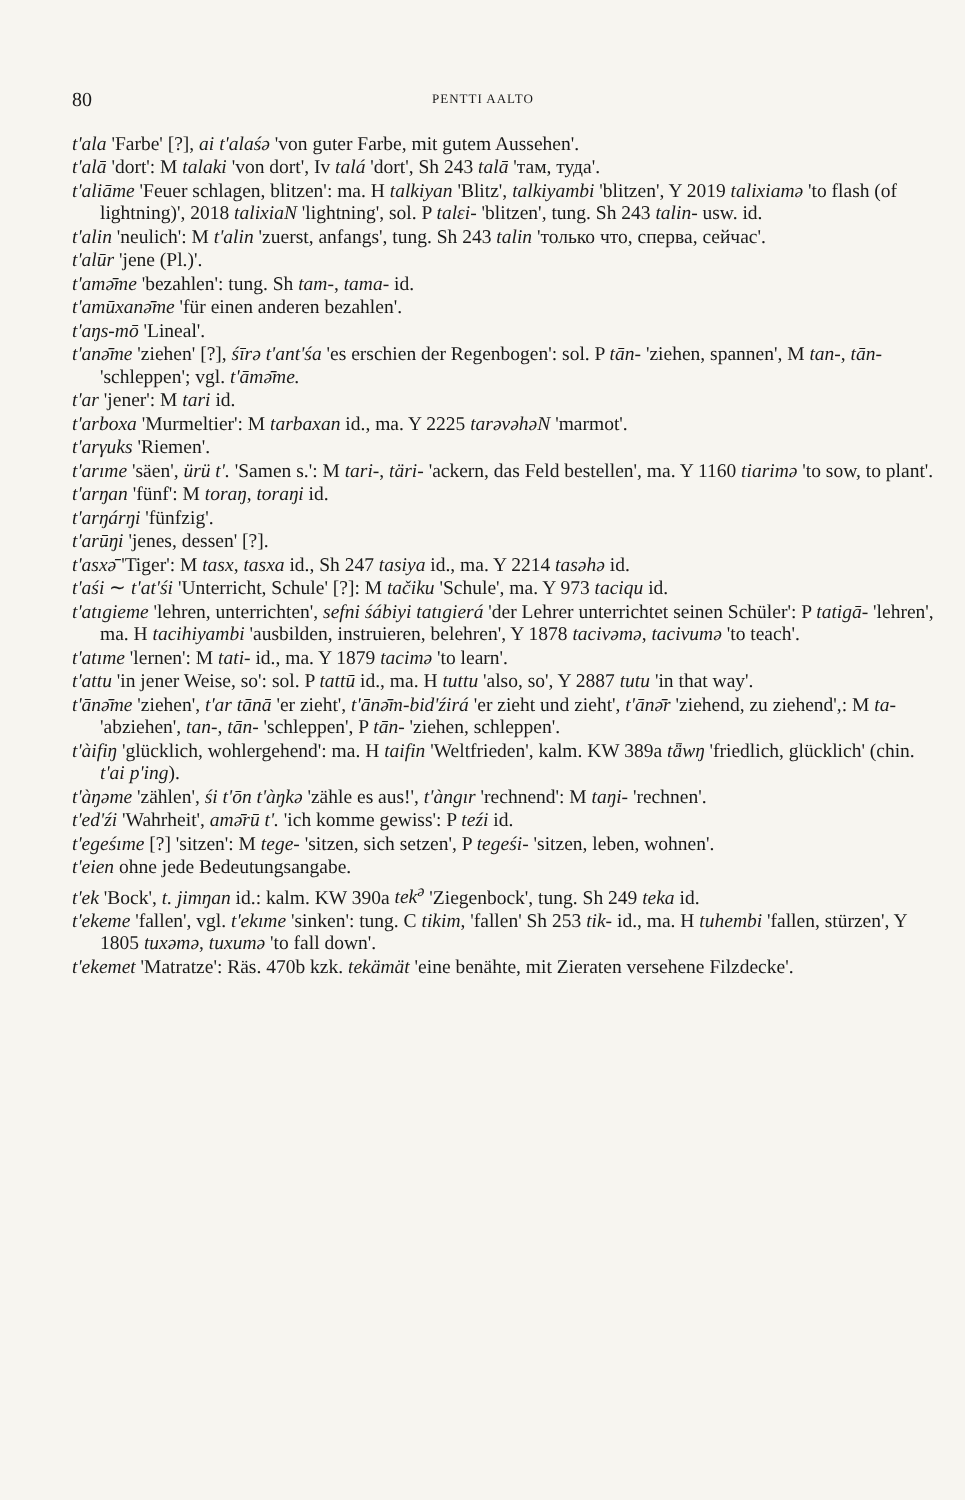80 PENTTI AALTO
t'ala 'Farbe' [?], ai t'alaśə 'von guter Farbe, mit gutem Aussehen'.
t'alā 'dort': M talaki 'von dort', Iv talá 'dort', Sh 243 talā 'там, туда'.
t'aliāme 'Feuer schlagen, blitzen': ma. H talkiyan 'Blitz', talkiyambi 'blitzen', Y 2019 talixiamə 'to flash (of lightning)', 2018 talixiaN 'lightning', sol. P talεi- 'blitzen', tung. Sh 243 talin- usw. id.
t'alin 'neulich': M t'alin 'zuerst, anfangs', tung. Sh 243 talin 'только что, сперва, сейчас'.
t'alūr 'jene (Pl.)'.
t'amə̄me 'bezahlen': tung. Sh tam-, tama- id.
t'amūxanə̄me 'für einen anderen bezahlen'.
t'aŋs-mō 'Lineal'.
t'anə̄me 'ziehen' [?], śīrə t'ant'śa 'es erschien der Regenbogen': sol. P tān- 'ziehen, spannen', M tan-, tān- 'schleppen'; vgl. t'āmə̄me.
t'ar 'jener': M tari id.
t'arboxa 'Murmeltier': M tarbaxan id., ma. Y 2225 tarəvəhəN 'marmot'.
t'arγuks 'Riemen'.
t'arıme 'säen', ürü t'. 'Samen s.': M tari-, täri- 'ackern, das Feld bestellen', ma. Y 1160 tiarimə 'to sow, to plant'.
t'arŋan 'fünf': M toraŋ, toraŋi id.
t'arŋárŋi 'fünfzig'.
t'arūŋi 'jenes, dessen' [?].
t'asxə̄ 'Tiger': M tasx, tasxa id., Sh 247 tasiya id., ma. Y 2214 tasəhə id.
t'aśi ∼ t'at'śi 'Unterricht, Schule' [?]: M tačiku 'Schule', ma. Y 973 taciqu id.
t'atıgieme 'lehren, unterrichten', sefni śábiyi tatıgierá 'der Lehrer unterrichtet seinen Schüler': P tatigā- 'lehren', ma. H tacihiyambi 'ausbilden, instruieren, belehren', Y 1878 tacivəmə, tacivumə 'to teach'.
t'atıme 'lernen': M tati- id., ma. Y 1879 tacimə 'to learn'.
t'attu 'in jener Weise, so': sol. P tattū id., ma. H tuttu 'also, so', Y 2887 tutu 'in that way'.
t'ānə̄me 'ziehen', t'ar tānā 'er zieht', t'ānə̄m-bid'źirá 'er zieht und zieht', t'ānə̄r 'ziehend, zu ziehend',: M ta- 'abziehen', tan-, tān- 'schleppen', P tān- 'ziehen, schleppen'.
t'àifiŋ 'glücklich, wohlergehend': ma. H taifin 'Weltfrieden', kalm. KW 389a tǟwŋ 'friedlich, glücklich' (chin. t'ai p'ing).
t'àŋəme 'zählen', śi t'ōn t'àŋkə 'zähle es aus!', t'àngır 'rechnend': M taŋi- 'rechnen'.
t'ed'źi 'Wahrheit', amə̄rū t'. 'ich komme gewiss': P teźi id.
t'egeśıme [?] 'sitzen': M tege- 'sitzen, sich setzen', P tegeśi- 'sitzen, leben, wohnen'.
t'eien ohne jede Bedeutungsangabe.
t'ek 'Bock', t. jimŋan id.: kalm. KW 390a tek<sup>ə</sup> 'Ziegenbock', tung. Sh 249 teka id.
t'ekeme 'fallen', vgl. t'ekıme 'sinken': tung. C tikim, 'fallen' Sh 253 tik- id., ma. H tuhembi 'fallen, stürzen', Y 1805 tuxəmə, tuxumə 'to fall down'.
t'ekemet 'Matratze': Räs. 470b kzk. tekämät 'eine benähte, mit Zieraten versehene Filzdecke'.